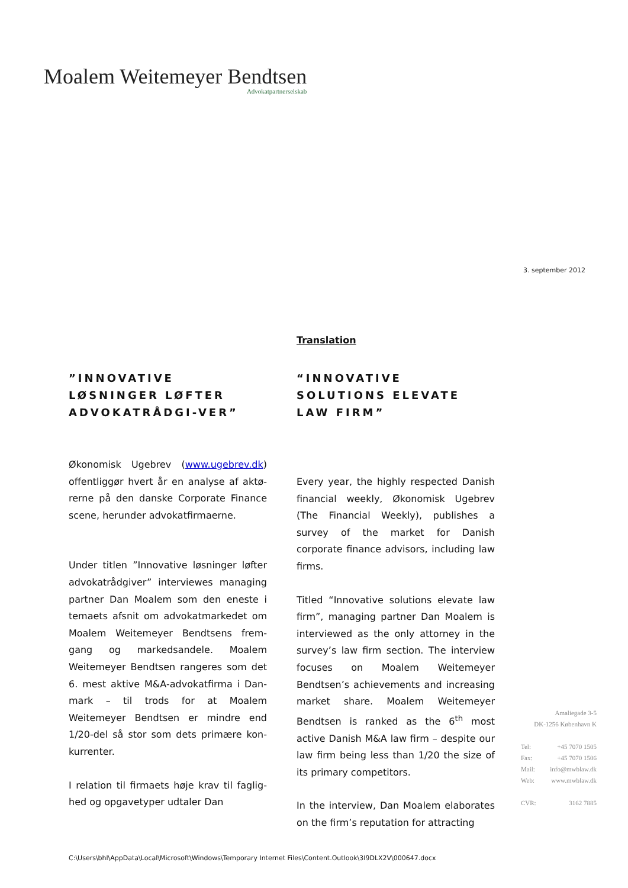Moalem Weitemeyer Bendtsen
Advokatpartnerselskab
3. september 2012
x
”INNOVATIVE LØSNINGER LØFTER ADVOKATRÅDGI-VER”
Økonomisk Ugebrev (www.ugebrev.dk) offentliggør hvert år en analyse af aktø-rerne på den danske Corporate Finance scene, herunder advokatfirmaerne.
Under titlen ”Innovative løsninger løfter advokatrådgiver” interviewes managing partner Dan Moalem som den eneste i temaets afsnit om advokatmarkedet om Moalem Weitemeyer Bendtsens frem-gang og markedsandele. Moalem Weitemeyer Bendtsen rangeres som det 6. mest aktive M&A-advokatfirma i Dan-mark – til trods for at Moalem Weitemeyer Bendtsen er mindre end 1/20-del så stor som dets primære kon-kurrenter.
I relation til firmaets høje krav til faglig-hed og opgavetyper udtaler Dan
Translation
“INNOVATIVE SOLUTIONS ELEVATE LAW FIRM”
Every year, the highly respected Danish financial weekly, Økonomisk Ugebrev (The Financial Weekly), publishes a survey of the market for Danish corporate finance advisors, including law firms.
Titled “Innovative solutions elevate law firm”, managing partner Dan Moalem is interviewed as the only attorney in the survey’s law firm section. The interview focuses on Moalem Weitemeyer Bendtsen’s achievements and increasing market share. Moalem Weitemeyer Bendtsen is ranked as the 6<sup>th</sup> most active Danish M&A law firm – despite our law firm being less than 1/20 the size of its primary competitors.
In the interview, Dan Moalem elaborates on the firm’s reputation for attracting
Amaliegade 3-5
DK-1256 København K
Tel: +45 7070 1505
Fax: +45 7070 1506
Mail: info@mwblaw.dk
Web: www.mwblaw.dk
CVR: 3162 7885
C:\Users\bhl\AppData\Local\Microsoft\Windows\Temporary Internet Files\Content.Outlook\3I9DLX2V\000647.docx